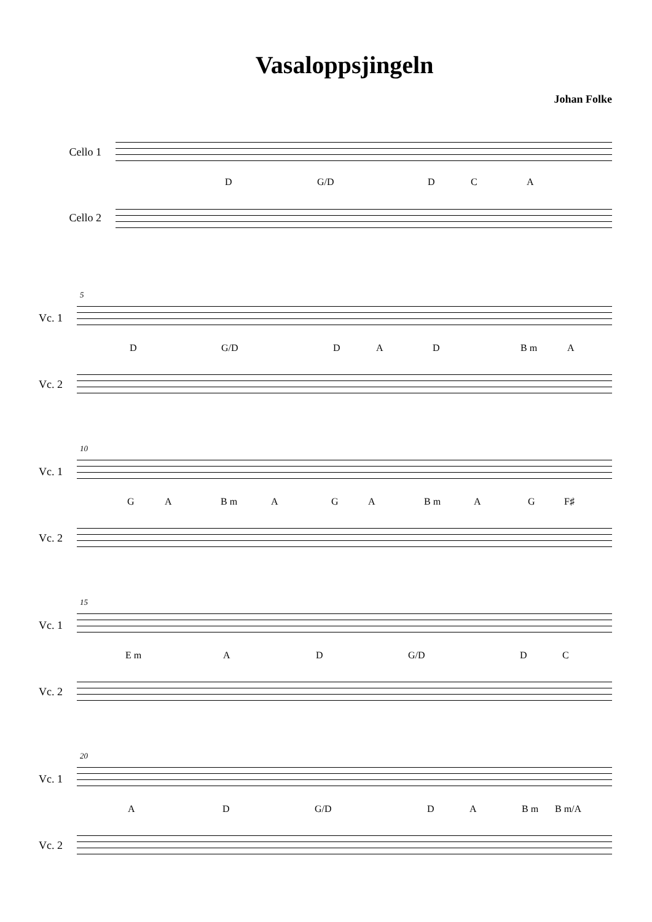Vasaloppsjingeln
Johan Folke
Cello 1
D G/D D C A
Cello 2
5
Vc. 1
D G/D D A D B m A
Vc. 2
10
Vc. 1
G A B m A G A B m A G F♯
Vc. 2
15
Vc. 1
E m A D G/D D C
Vc. 2
20
Vc. 1
A D G/D D A B m B m/A
Vc. 2